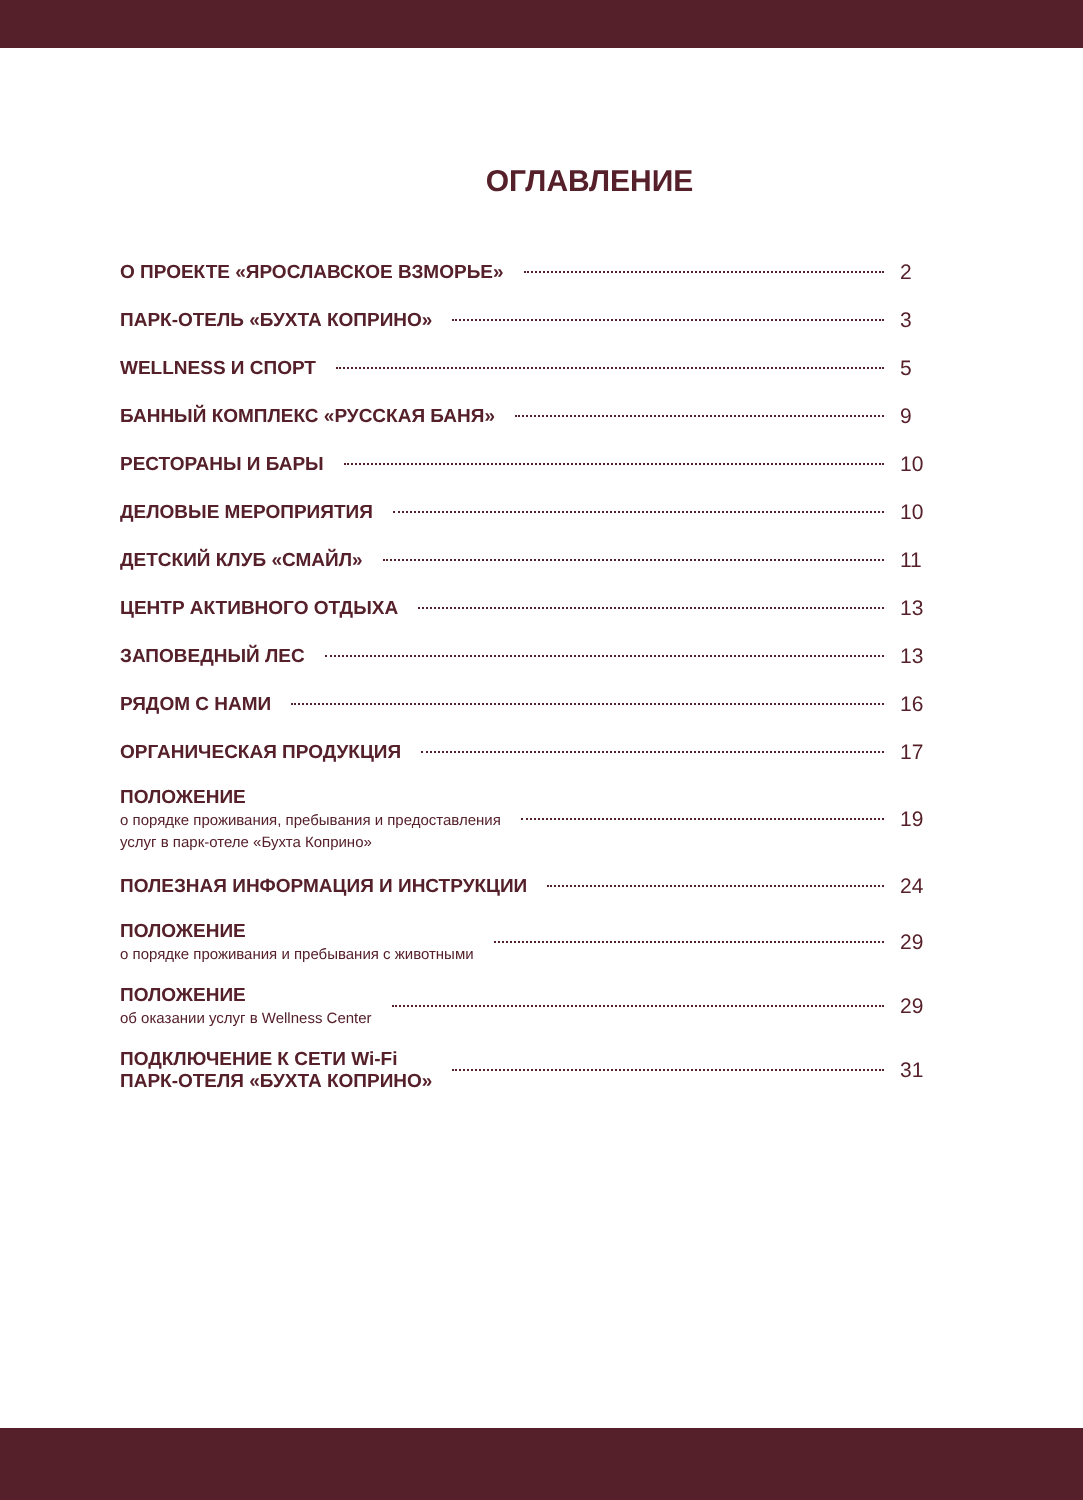ОГЛАВЛЕНИЕ
О ПРОЕКТЕ «ЯРОСЛАВСКОЕ ВЗМОРЬЕ»
2
ПАРК-ОТЕЛЬ «БУХТА КОПРИНО» 3
WELLNESS И СПОРТ 5
БАННЫЙ КОМПЛЕКС «РУССКАЯ БАНЯ» 9
РЕСТОРАНЫ И БАРЫ 10
ДЕЛОВЫЕ МЕРОПРИЯТИЯ 10
ДЕТСКИЙ КЛУБ «СМАЙЛ» 11
ЦЕНТР АКТИВНОГО ОТДЫХА 13
ЗАПОВЕДНЫЙ ЛЕС 13
РЯДОМ С НАМИ 16
ОРГАНИЧЕСКАЯ ПРОДУКЦИЯ 17
ПОЛОЖЕНИЕ
о порядке проживания, пребывания и предоставления
услуг в парк-отеле «Бухта Коприно»
19
ПОЛЕЗНАЯ ИНФОРМАЦИЯ И ИНСТРУКЦИИ
24
ПОЛОЖЕНИЕ
о порядке проживания и пребывания с животными
29
ПОЛОЖЕНИЕ
об оказании услуг в Wellness Center
29
ПОДКЛЮЧЕНИЕ К СЕТИ Wi-Fi
ПАРК-ОТЕЛЯ «БУХТА КОПРИНО»
31